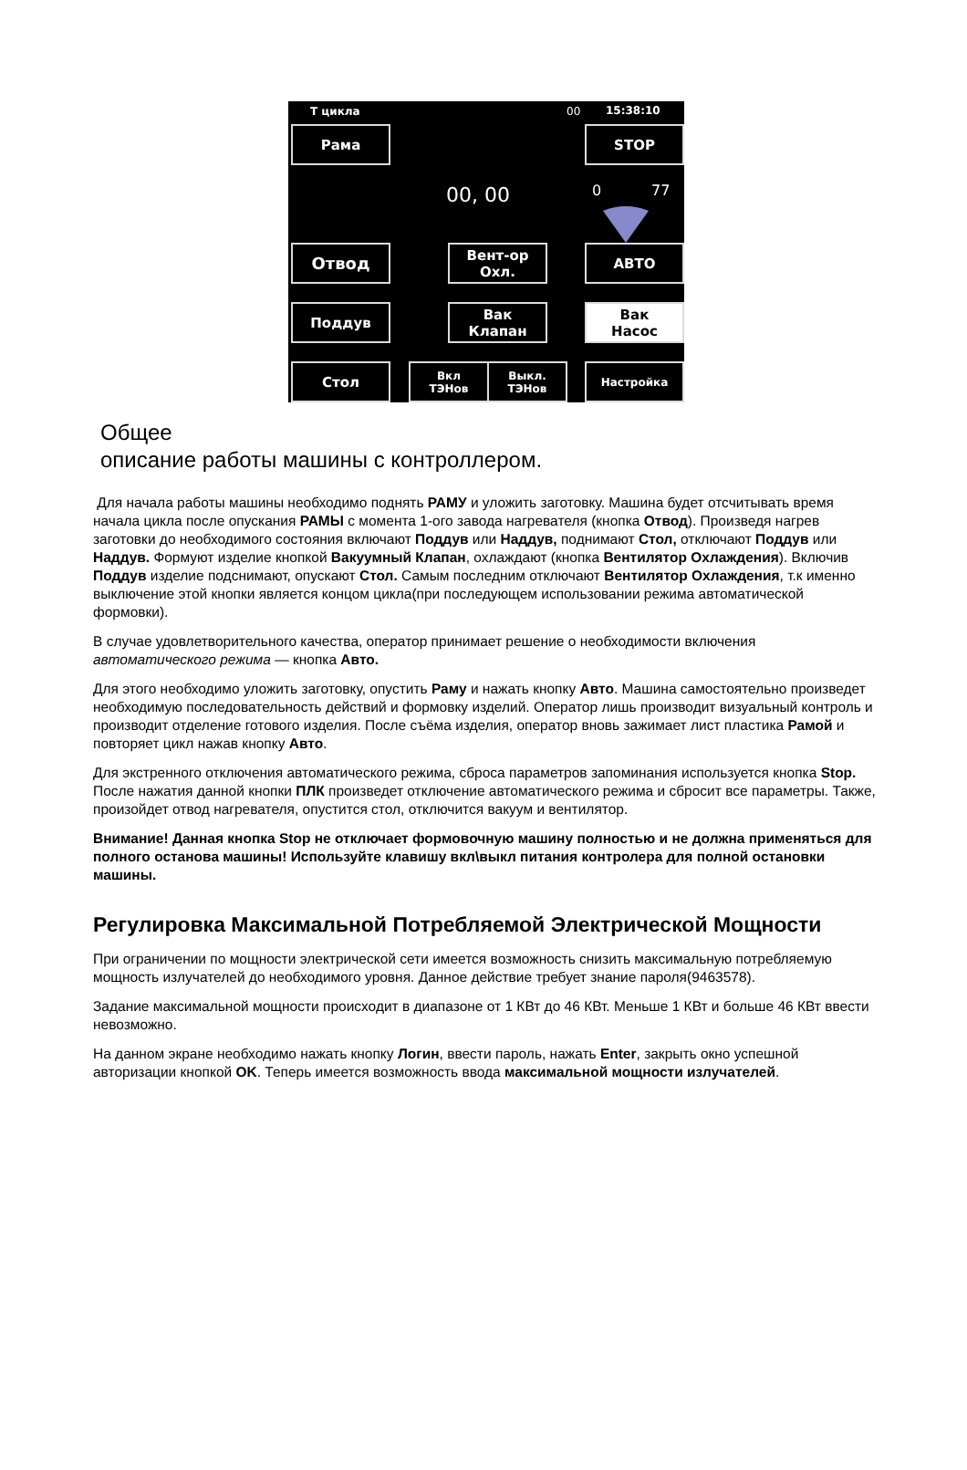Т цикла 00 15:38:10
Рама STOP
00, 00 0 77
Отвод
Вент-ор
Охл.
АВТО
Поддув
Вак
Клапан
Вак
Насос
Стол
Вкл
ТЭНов
Выкл.
ТЭНов
Настройка
Общее
описание работы машины с контроллером.
Для начала работы машины необходимо поднять РАМУ и уложить заготовку. Машина будет отсчитывать время начала цикла после опускания РАМЫ с момента 1-ого завода нагревателя (кнопка Отвод). Произведя нагрев заготовки до необходимого состояния включают Поддув или Наддув, поднимают Стол, отключают Поддув или Наддув. Формуют изделие кнопкой Вакуумный Клапан, охлаждают (кнопка Вентилятор Охлаждения). Включив Поддув изделие подснимают, опускают Стол. Самым последним отключают Вентилятор Охлаждения, т.к именно выключение этой кнопки является концом цикла(при последующем использовании режима автоматической формовки).
В случае удовлетворительного качества, оператор принимает решение о необходимости включения автоматического режима — кнопка Авто.
Для этого необходимо уложить заготовку, опустить Раму и нажать кнопку Авто. Машина самостоятельно произведет необходимую последовательность действий и формовку изделий. Оператор лишь производит визуальный контроль и производит отделение готового изделия. После съёма изделия, оператор вновь зажимает лист пластика Рамой и повторяет цикл нажав кнопку Авто.
Для экстренного отключения автоматического режима, сброса параметров запоминания используется кнопка Stop. После нажатия данной кнопки ПЛК произведет отключение автоматического режима и сбросит все параметры. Также, произойдет отвод нагревателя, опустится стол, отключится вакуум и вентилятор.
Внимание! Данная кнопка Stop не отключает формовочную машину полностью и не должна применяться для полного останова машины! Используйте клавишу вкл\выкл питания контролера для полной остановки машины.
Регулировка Максимальной Потребляемой Электрической Мощности
При ограничении по мощности электрической сети имеется возможность снизить максимальную потребляемую мощность излучателей до необходимого уровня. Данное действие требует знание пароля(9463578).
Задание максимальной мощности происходит в диапазоне от 1 КВт до 46 КВт. Меньше 1 КВт и больше 46 КВт ввести невозможно.
На данном экране необходимо нажать кнопку Логин, ввести пароль, нажать Enter, закрыть окно успешной авторизации кнопкой OK. Теперь имеется возможность ввода максимальной мощности излучателей.